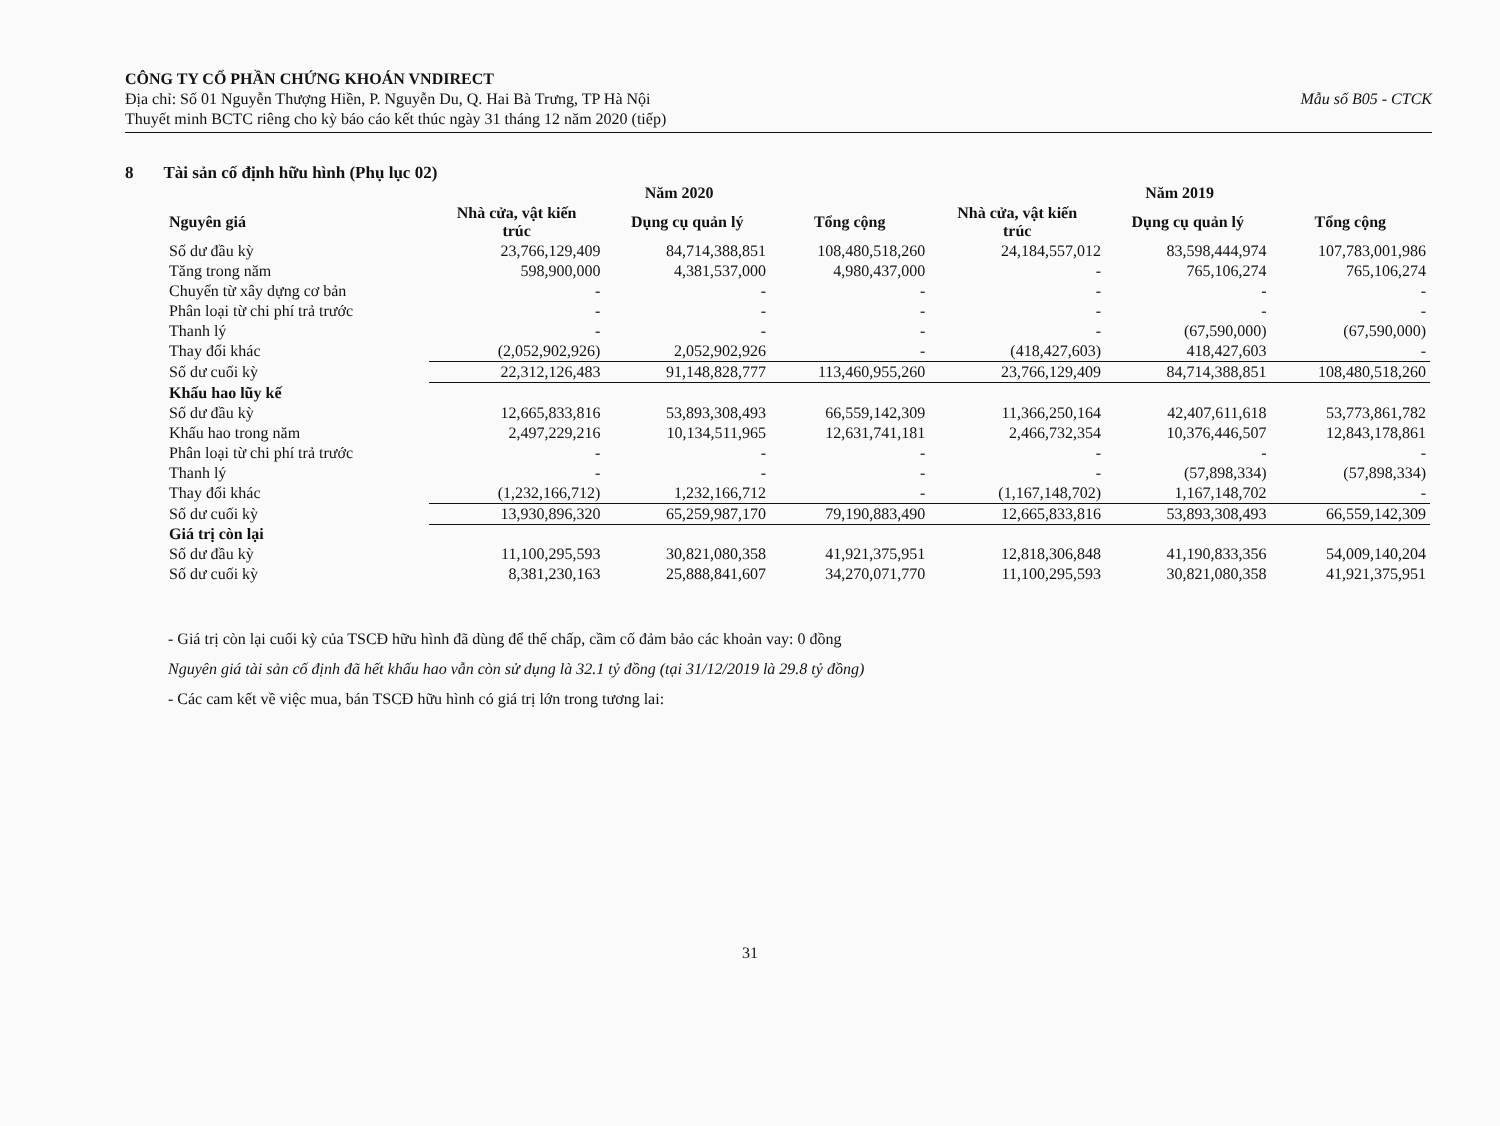Mẫu số B05 - CTCK
CÔNG TY CỔ PHẦN CHỨNG KHOÁN VNDIRECT
Địa chỉ: Số 01 Nguyễn Thượng Hiền, P. Nguyễn Du, Q. Hai Bà Trưng, TP Hà Nội
Thuyết minh BCTC riêng cho kỳ báo cáo kết thúc ngày 31 tháng 12 năm 2020 (tiếp)
8 Tài sản cố định hữu hình (Phụ lục 02)
| | Năm 2020 | | | Năm 2019 | | |
| --- | --- | --- | --- | --- | --- | --- |
| Nguyên giá | Nhà cửa, vật kiến trúc | Dụng cụ quản lý | Tổng cộng | Nhà cửa, vật kiến trúc | Dụng cụ quản lý | Tổng cộng |
| Số dư đầu kỳ | 23,766,129,409 | 84,714,388,851 | 108,480,518,260 | 24,184,557,012 | 83,598,444,974 | 107,783,001,986 |
| Tăng trong năm | 598,900,000 | 4,381,537,000 | 4,980,437,000 | - | 765,106,274 | 765,106,274 |
| Chuyển từ xây dựng cơ bản | - | - | - | - | - | - |
| Phân loại từ chi phí trả trước | - | - | - | - | - | - |
| Thanh lý | - | - | - | - | (67,590,000) | (67,590,000) |
| Thay đổi khác | (2,052,902,926) | 2,052,902,926 | - | (418,427,603) | 418,427,603 | - |
| Số dư cuối kỳ | 22,312,126,483 | 91,148,828,777 | 113,460,955,260 | 23,766,129,409 | 84,714,388,851 | 108,480,518,260 |
| Khấu hao lũy kế | | | | | | |
| Số dư đầu kỳ | 12,665,833,816 | 53,893,308,493 | 66,559,142,309 | 11,366,250,164 | 42,407,611,618 | 53,773,861,782 |
| Khấu hao trong năm | 2,497,229,216 | 10,134,511,965 | 12,631,741,181 | 2,466,732,354 | 10,376,446,507 | 12,843,178,861 |
| Phân loại từ chi phí trả trước | - | - | - | - | - | - |
| Thanh lý | - | - | - | - | (57,898,334) | (57,898,334) |
| Thay đổi khác | (1,232,166,712) | 1,232,166,712 | - | (1,167,148,702) | 1,167,148,702 | - |
| Số dư cuối kỳ | 13,930,896,320 | 65,259,987,170 | 79,190,883,490 | 12,665,833,816 | 53,893,308,493 | 66,559,142,309 |
| Giá trị còn lại | | | | | | |
| Số dư đầu kỳ | 11,100,295,593 | 30,821,080,358 | 41,921,375,951 | 12,818,306,848 | 41,190,833,356 | 54,009,140,204 |
| Số dư cuối kỳ | 8,381,230,163 | 25,888,841,607 | 34,270,071,770 | 11,100,295,593 | 30,821,080,358 | 41,921,375,951 |
- Giá trị còn lại cuối kỳ của TSCĐ hữu hình đã dùng để thế chấp, cầm cố đảm bảo các khoản vay: 0 đồng
Nguyên giá tài sản cố định đã hết khấu hao vẫn còn sử dụng là 32.1 tỷ đồng (tại 31/12/2019 là 29.8 tỷ đồng)
- Các cam kết về việc mua, bán TSCĐ hữu hình có giá trị lớn trong tương lai:
31